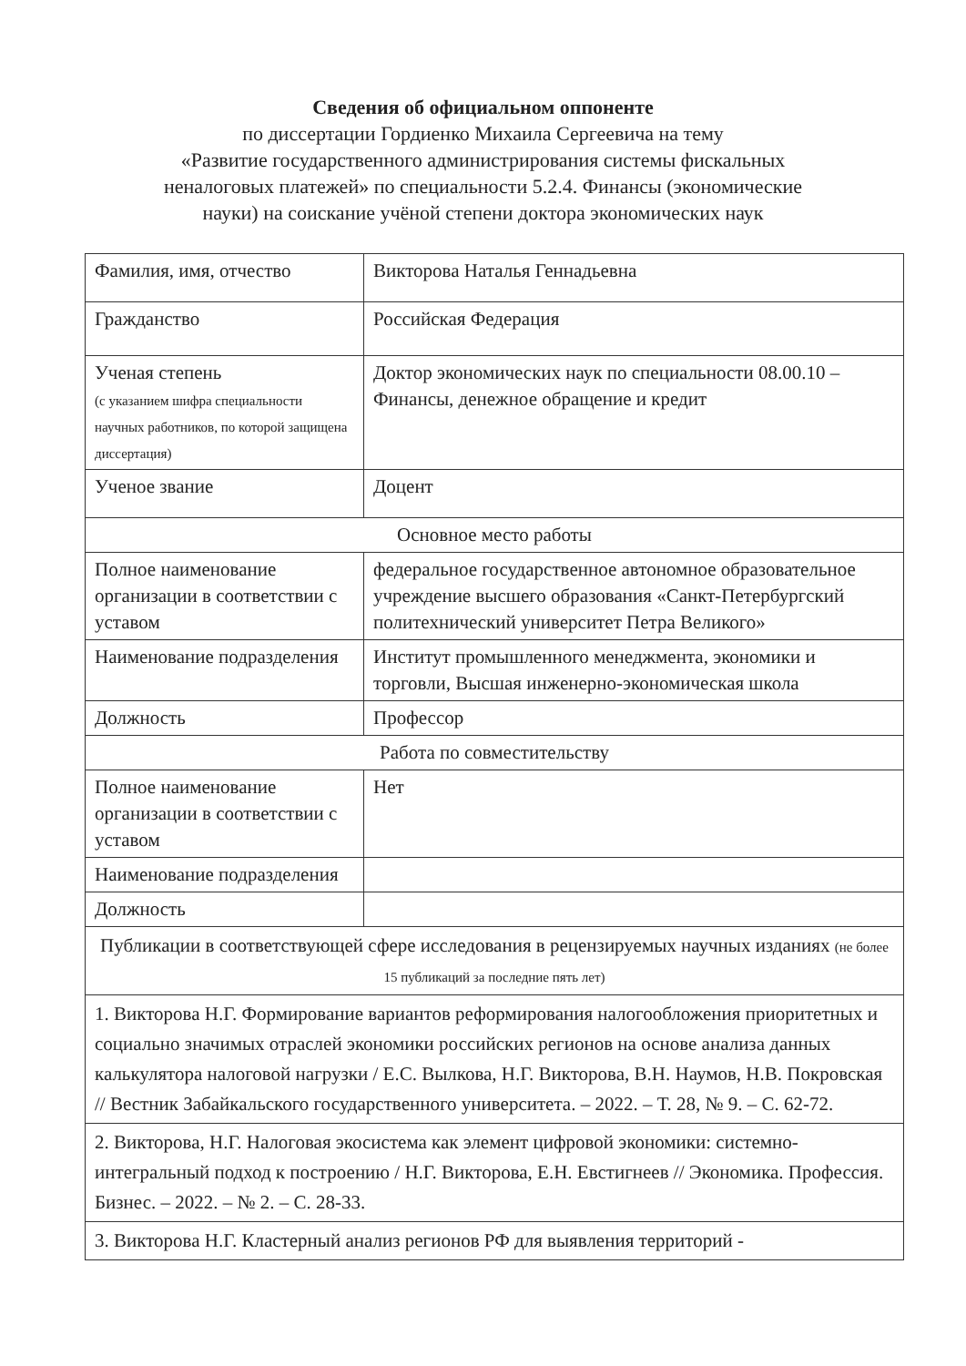Сведения об официальном оппоненте
по диссертации Гордиенко Михаила Сергеевича на тему
«Развитие государственного администрирования системы фискальных
неналоговых платежей» по специальности 5.2.4. Финансы (экономические
науки) на соискание учёной степени доктора экономических наук
| Фамилия, имя, отчество | Викторова Наталья Геннадьевна |
| Гражданство | Российская Федерация |
| Ученая степень (с указанием шифра специальности научных работников, по которой защищена диссертация) | Доктор экономических наук по специальности 08.00.10 – Финансы, денежное обращение и кредит |
| Ученое звание | Доцент |
| Основное место работы | |
| Полное наименование организации в соответствии с уставом | федеральное государственное автономное образовательное учреждение высшего образования «Санкт-Петербургский политехнический университет Петра Великого» |
| Наименование подразделения | Институт промышленного менеджмента, экономики и торговли, Высшая инженерно-экономическая школа |
| Должность | Профессор |
| Работа по совместительству | |
| Полное наименование организации в соответствии с уставом | Нет |
| Наименование подразделения | |
| Должность | |
| Публикации в соответствующей сфере исследования в рецензируемых научных изданиях (не более 15 публикаций за последние пять лет) | |
| 1. Викторова Н.Г. Формирование вариантов реформирования налогообложения приоритетных и социально значимых отраслей экономики российских регионов на основе анализа данных калькулятора налоговой нагрузки / Е.С. Вылкова, Н.Г. Викторова, В.Н. Наумов, Н.В. Покровская // Вестник Забайкальского государственного университета. – 2022. – Т. 28, № 9. – С. 62-72. | |
| 2. Викторова, Н.Г. Налоговая экосистема как элемент цифровой экономики: системно-интегральный подход к построению / Н.Г. Викторова, Е.Н. Евстигнеев // Экономика. Профессия. Бизнес. – 2022. – № 2. – С. 28-33. | |
| 3. Викторова Н.Г. Кластерный анализ регионов РФ для выявления территорий - | |